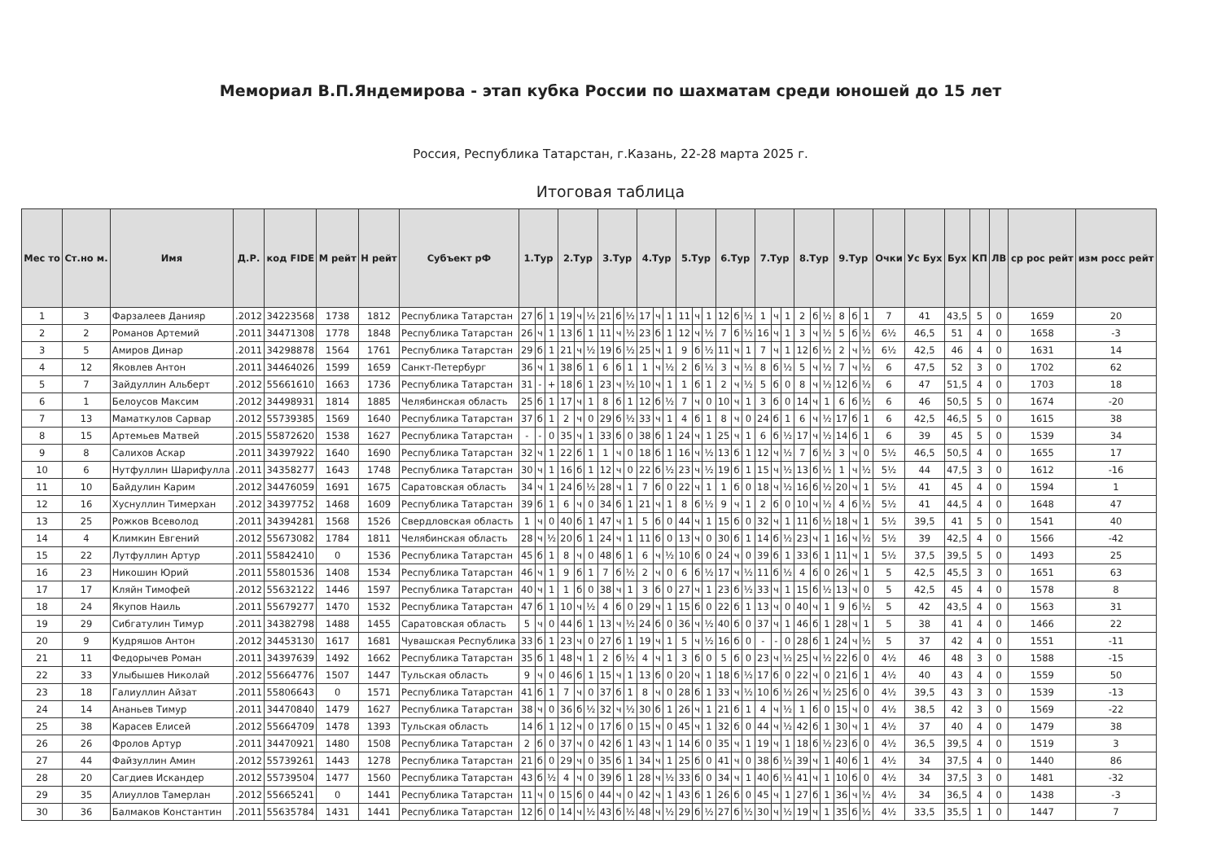Мемориал В.П.Яндемирова - этап кубка России по шахматам среди юношей до 15 лет
Россия, Республика Татарстан, г.Казань, 22-28 марта 2025 г.
Итоговая таблица
| Мес то | Ст.но м. | Имя | Д.Р. | код FIDE | М рейт | Н рейт | Субъект рФ | 1.Тур | | | 2.Тур | | | 3.Тур | | | 4.Тур | | | 5.Тур | | | 6.Тур | | | 7.Тур | | | 8.Тур | | | 9.Тур | | | Очки | Ус Бух | Бух | КП | ЛВ | ср рос рейт | изм росс рейт |
| --- | --- | --- | --- | --- | --- | --- | --- | --- | --- | --- | --- | --- | --- | --- | --- | --- | --- | --- | --- | --- | --- | --- | --- | --- | --- | --- | --- | --- | --- | --- | --- | --- | --- | --- | --- | --- | --- | --- | --- | --- | --- |
| 1 | 3 | Фарзалеев Данияр | .2012 | 34223568 | 1738 | 1812 | Республика Татарстан | 27 | б | 1 | 19 | ч | ½ | 21 | б | ½ | 17 | ч | 1 | 11 | ч | 1 | 12 | б | ½ | 1 | ч | 1 | 2 | б | ½ | 8 | б | 1 | 7 | 41 | 43,5 | 5 | 0 | 1659 | 20 |
| 2 | 2 | Романов Артемий | .2011 | 34471308 | 1778 | 1848 | Республика Татарстан | 26 | ч | 1 | 13 | б | 1 | 11 | ч | ½ | 23 | б | 1 | 12 | ч | ½ | 7 | б | ½ | 16 | ч | 1 | 3 | ч | ½ | 5 | б | ½ | 6½ | 46,5 | 51 | 4 | 0 | 1658 | -3 |
| 3 | 5 | Амиров Динар | .2011 | 34298878 | 1564 | 1761 | Республика Татарстан | 29 | б | 1 | 21 | ч | ½ | 19 | б | ½ | 25 | ч | 1 | 9 | б | ½ | 11 | ч | 1 | 7 | ч | 1 | 12 | б | ½ | 2 | ч | ½ | 6½ | 42,5 | 46 | 4 | 0 | 1631 | 14 |
| 4 | 12 | Яковлев Антон | .2011 | 34464026 | 1599 | 1659 | Санкт-Петербург | 36 | ч | 1 | 38 | б | 1 | 6 | б | 1 | 1 | ч | ½ | 2 | б | ½ | 3 | ч | ½ | 8 | б | ½ | 5 | ч | ½ | 7 | ч | ½ | 6 | 47,5 | 52 | 3 | 0 | 1702 | 62 |
| 5 | 7 | Зайдуллин Альберт | .2012 | 55661610 | 1663 | 1736 | Республика Татарстан | 31 | - | + | 18 | б | 1 | 23 | ч | ½ | 10 | ч | 1 | 1 | б | 1 | 2 | ч | ½ | 5 | б | 0 | 8 | ч | ½ | 12 | б | ½ | 6 | 47 | 51,5 | 4 | 0 | 1703 | 18 |
| 6 | 1 | Белоусов Максим | .2012 | 34498931 | 1814 | 1885 | Челябинская область | 25 | б | 1 | 17 | ч | 1 | 8 | б | 1 | 12 | б | ½ | 7 | ч | 0 | 10 | ч | 1 | 3 | б | 0 | 14 | ч | 1 | 6 | б | ½ | 6 | 46 | 50,5 | 5 | 0 | 1674 | -20 |
| 7 | 13 | Маматкулов Сарвар | .2012 | 55739385 | 1569 | 1640 | Республика Татарстан | 37 | б | 1 | 2 | ч | 0 | 29 | б | ½ | 33 | ч | 1 | 4 | б | 1 | 8 | ч | 0 | 24 | б | 1 | 6 | ч | ½ | 17 | б | 1 | 6 | 42,5 | 46,5 | 5 | 0 | 1615 | 38 |
| 8 | 15 | Артемьев Матвей | .2015 | 55872620 | 1538 | 1627 | Республика Татарстан | - | - | 0 | 35 | ч | 1 | 33 | б | 0 | 38 | б | 1 | 24 | ч | 1 | 25 | ч | 1 | 6 | б | ½ | 17 | ч | ½ | 14 | б | 1 | 6 | 39 | 45 | 5 | 0 | 1539 | 34 |
| 9 | 8 | Салихов Аскар | .2011 | 34397922 | 1640 | 1690 | Республика Татарстан | 32 | ч | 1 | 22 | б | 1 | 1 | ч | 0 | 18 | б | 1 | 16 | ч | ½ | 13 | б | 1 | 12 | ч | ½ | 7 | б | ½ | 3 | ч | 0 | 5½ | 46,5 | 50,5 | 4 | 0 | 1655 | 17 |
| 10 | 6 | Нутфуллин Шарифулла | .2011 | 34358277 | 1643 | 1748 | Республика Татарстан | 30 | ч | 1 | 16 | б | 1 | 12 | ч | 0 | 22 | б | ½ | 23 | ч | ½ | 19 | б | 1 | 15 | ч | ½ | 13 | б | ½ | 1 | ч | ½ | 5½ | 44 | 47,5 | 3 | 0 | 1612 | -16 |
| 11 | 10 | Байдулин Карим | .2012 | 34476059 | 1691 | 1675 | Саратовская область | 34 | ч | 1 | 24 | б | ½ | 28 | ч | 1 | 7 | б | 0 | 22 | ч | 1 | 1 | б | 0 | 18 | ч | ½ | 16 | б | ½ | 20 | ч | 1 | 5½ | 41 | 45 | 4 | 0 | 1594 | 1 |
| 12 | 16 | Хуснуллин Тимерхан | .2012 | 34397752 | 1468 | 1609 | Республика Татарстан | 39 | б | 1 | 6 | ч | 0 | 34 | б | 1 | 21 | ч | 1 | 8 | б | ½ | 9 | ч | 1 | 2 | б | 0 | 10 | ч | ½ | 4 | б | ½ | 5½ | 41 | 44,5 | 4 | 0 | 1648 | 47 |
| 13 | 25 | Рожков Всеволод | .2011 | 34394281 | 1568 | 1526 | Свердловская область | 1 | ч | 0 | 40 | б | 1 | 47 | ч | 1 | 5 | б | 0 | 44 | ч | 1 | 15 | б | 0 | 32 | ч | 1 | 11 | б | ½ | 18 | ч | 1 | 5½ | 39,5 | 41 | 5 | 0 | 1541 | 40 |
| 14 | 4 | Климкин Евгений | .2012 | 55673082 | 1784 | 1811 | Челябинская область | 28 | ч | ½ | 20 | б | 1 | 24 | ч | 1 | 11 | б | 0 | 13 | ч | 0 | 30 | б | 1 | 14 | б | ½ | 23 | ч | 1 | 16 | ч | ½ | 5½ | 39 | 42,5 | 4 | 0 | 1566 | -42 |
| 15 | 22 | Лутфуллин Артур | .2011 | 55842410 | 0 | 1536 | Республика Татарстан | 45 | б | 1 | 8 | ч | 0 | 48 | б | 1 | 6 | ч | ½ | 10 | б | 0 | 24 | ч | 0 | 39 | б | 1 | 33 | б | 1 | 11 | ч | 1 | 5½ | 37,5 | 39,5 | 5 | 0 | 1493 | 25 |
| 16 | 23 | Никошин Юрий | .2011 | 55801536 | 1408 | 1534 | Республика Татарстан | 46 | ч | 1 | 9 | б | 1 | 7 | б | ½ | 2 | ч | 0 | 6 | б | ½ | 17 | ч | ½ | 11 | б | ½ | 4 | б | 0 | 26 | ч | 1 | 5 | 42,5 | 45,5 | 3 | 0 | 1651 | 63 |
| 17 | 17 | Кляйн Тимофей | .2012 | 55632122 | 1446 | 1597 | Республика Татарстан | 40 | ч | 1 | 1 | б | 0 | 38 | ч | 1 | 3 | б | 0 | 27 | ч | 1 | 23 | б | ½ | 33 | ч | 1 | 15 | б | ½ | 13 | ч | 0 | 5 | 42,5 | 45 | 4 | 0 | 1578 | 8 |
| 18 | 24 | Якупов Наиль | .2011 | 55679277 | 1470 | 1532 | Республика Татарстан | 47 | б | 1 | 10 | ч | ½ | 4 | б | 0 | 29 | ч | 1 | 15 | б | 0 | 22 | б | 1 | 13 | ч | 0 | 40 | ч | 1 | 9 | б | ½ | 5 | 42 | 43,5 | 4 | 0 | 1563 | 31 |
| 19 | 29 | Сибгатулин Тимур | .2011 | 34382798 | 1488 | 1455 | Саратовская область | 5 | ч | 0 | 44 | б | 1 | 13 | ч | ½ | 24 | б | 0 | 36 | ч | ½ | 40 | б | 0 | 37 | ч | 1 | 46 | б | 1 | 28 | ч | 1 | 5 | 38 | 41 | 4 | 0 | 1466 | 22 |
| 20 | 9 | Кудряшов Антон | .2012 | 34453130 | 1617 | 1681 | Чувашская Республика | 33 | б | 1 | 23 | ч | 0 | 27 | б | 1 | 19 | ч | 1 | 5 | ч | ½ | 16 | б | 0 | - | - | 0 | 28 | б | 1 | 24 | ч | ½ | 5 | 37 | 42 | 4 | 0 | 1551 | -11 |
| 21 | 11 | Федорычев Роман | .2011 | 34397639 | 1492 | 1662 | Республика Татарстан | 35 | б | 1 | 48 | ч | 1 | 2 | б | ½ | 4 | ч | 1 | 3 | б | 0 | 5 | б | 0 | 23 | ч | ½ | 25 | ч | ½ | 22 | б | 0 | 4½ | 46 | 48 | 3 | 0 | 1588 | -15 |
| 22 | 33 | Улыбышев Николай | .2012 | 55664776 | 1507 | 1447 | Тульская область | 9 | ч | 0 | 46 | б | 1 | 15 | ч | 1 | 13 | б | 0 | 20 | ч | 1 | 18 | б | ½ | 17 | б | 0 | 22 | ч | 0 | 21 | б | 1 | 4½ | 40 | 43 | 4 | 0 | 1559 | 50 |
| 23 | 18 | Галиуллин Айзат | .2011 | 55806643 | 0 | 1571 | Республика Татарстан | 41 | б | 1 | 7 | ч | 0 | 37 | б | 1 | 8 | ч | 0 | 28 | б | 1 | 33 | ч | ½ | 10 | б | ½ | 26 | ч | ½ | 25 | б | 0 | 4½ | 39,5 | 43 | 3 | 0 | 1539 | -13 |
| 24 | 14 | Ананьев Тимур | .2011 | 34470840 | 1479 | 1627 | Республика Татарстан | 38 | ч | 0 | 36 | б | ½ | 32 | ч | ½ | 30 | б | 1 | 26 | ч | 1 | 21 | б | 1 | 4 | ч | ½ | 1 | б | 0 | 15 | ч | 0 | 4½ | 38,5 | 42 | 3 | 0 | 1569 | -22 |
| 25 | 38 | Карасев Елисей | .2012 | 55664709 | 1478 | 1393 | Тульская область | 14 | б | 1 | 12 | ч | 0 | 17 | б | 0 | 15 | ч | 0 | 45 | ч | 1 | 32 | б | 0 | 44 | ч | ½ | 42 | б | 1 | 30 | ч | 1 | 4½ | 37 | 40 | 4 | 0 | 1479 | 38 |
| 26 | 26 | Фролов Артур | .2011 | 34470921 | 1480 | 1508 | Республика Татарстан | 2 | б | 0 | 37 | ч | 0 | 42 | б | 1 | 43 | ч | 1 | 14 | б | 0 | 35 | ч | 1 | 19 | ч | 1 | 18 | б | ½ | 23 | б | 0 | 4½ | 36,5 | 39,5 | 4 | 0 | 1519 | 3 |
| 27 | 44 | Файзуллин Амин | .2012 | 55739261 | 1443 | 1278 | Республика Татарстан | 21 | б | 0 | 29 | ч | 0 | 35 | б | 1 | 34 | ч | 1 | 25 | б | 0 | 41 | ч | 0 | 38 | б | ½ | 39 | ч | 1 | 40 | б | 1 | 4½ | 34 | 37,5 | 4 | 0 | 1440 | 86 |
| 28 | 20 | Сагдиев Искандер | .2012 | 55739504 | 1477 | 1560 | Республика Татарстан | 43 | б | ½ | 4 | ч | 0 | 39 | б | 1 | 28 | ч | ½ | 33 | б | 0 | 34 | ч | 1 | 40 | б | ½ | 41 | ч | 1 | 10 | б | 0 | 4½ | 34 | 37,5 | 3 | 0 | 1481 | -32 |
| 29 | 35 | Алиуллов Тамерлан | .2012 | 55665241 | 0 | 1441 | Республика Татарстан | 11 | ч | 0 | 15 | б | 0 | 44 | ч | 0 | 42 | ч | 1 | 43 | б | 1 | 26 | б | 0 | 45 | ч | 1 | 27 | б | 1 | 36 | ч | ½ | 4½ | 34 | 36,5 | 4 | 0 | 1438 | -3 |
| 30 | 36 | Балмаков Константин | .2011 | 55635784 | 1431 | 1441 | Республика Татарстан | 12 | б | 0 | 14 | ч | ½ | 43 | б | ½ | 48 | ч | ½ | 29 | б | ½ | 27 | б | ½ | 30 | ч | ½ | 19 | ч | 1 | 35 | б | ½ | 4½ | 33,5 | 35,5 | 1 | 0 | 1447 | 7 |